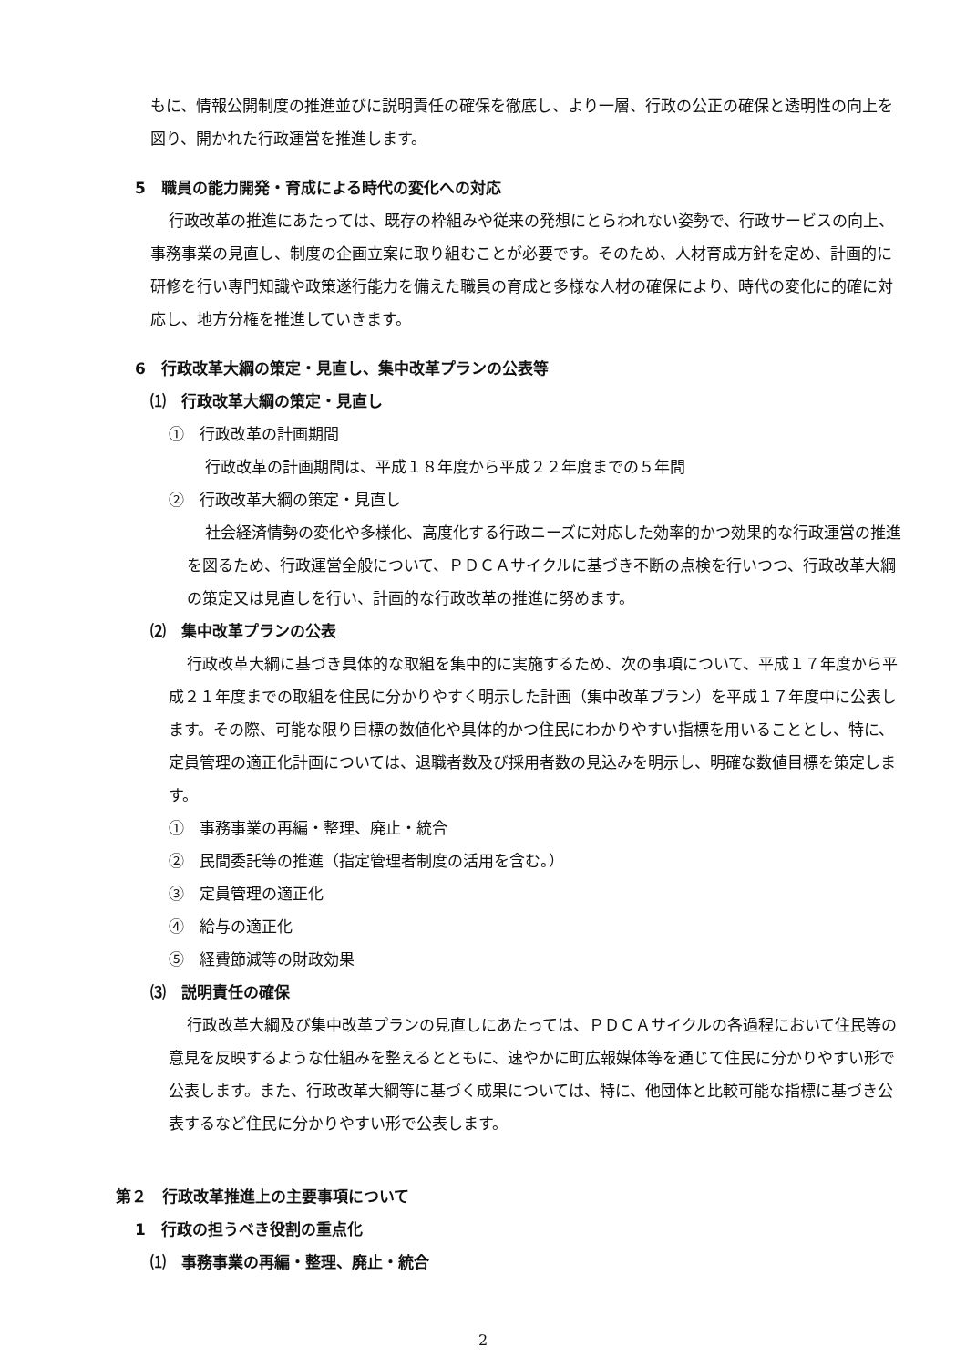もに、情報公開制度の推進並びに説明責任の確保を徹底し、より一層、行政の公正の確保と透明性の向上を図り、開かれた行政運営を推進します。
5　職員の能力開発・育成による時代の変化への対応
行政改革の推進にあたっては、既存の枠組みや従来の発想にとらわれない姿勢で、行政サービスの向上、事務事業の見直し、制度の企画立案に取り組むことが必要です。そのため、人材育成方針を定め、計画的に研修を行い専門知識や政策遂行能力を備えた職員の育成と多様な人材の確保により、時代の変化に的確に対応し、地方分権を推進していきます。
6　行政改革大綱の策定・見直し、集中改革プランの公表等
⑴　行政改革大綱の策定・見直し
①　行政改革の計画期間
行政改革の計画期間は、平成１８年度から平成２２年度までの５年間
②　行政改革大綱の策定・見直し
社会経済情勢の変化や多様化、高度化する行政ニーズに対応した効率的かつ効果的な行政運営の推進を図るため、行政運営全般について、ＰＤＣＡサイクルに基づき不断の点検を行いつつ、行政改革大綱の策定又は見直しを行い、計画的な行政改革の推進に努めます。
⑵　集中改革プランの公表
行政改革大綱に基づき具体的な取組を集中的に実施するため、次の事項について、平成１７年度から平成２１年度までの取組を住民に分かりやすく明示した計画（集中改革プラン）を平成１７年度中に公表します。その際、可能な限り目標の数値化や具体的かつ住民にわかりやすい指標を用いることとし、特に、定員管理の適正化計画については、退職者数及び採用者数の見込みを明示し、明確な数値目標を策定します。
①　事務事業の再編・整理、廃止・統合
②　民間委託等の推進（指定管理者制度の活用を含む。）
③　定員管理の適正化
④　給与の適正化
⑤　経費節減等の財政効果
⑶　説明責任の確保
行政改革大綱及び集中改革プランの見直しにあたっては、ＰＤＣＡサイクルの各過程において住民等の意見を反映するような仕組みを整えるとともに、速やかに町広報媒体等を通じて住民に分かりやすい形で公表します。また、行政改革大綱等に基づく成果については、特に、他団体と比較可能な指標に基づき公表するなど住民に分かりやすい形で公表します。
第２　行政改革推進上の主要事項について
1　行政の担うべき役割の重点化
⑴　事務事業の再編・整理、廃止・統合
2